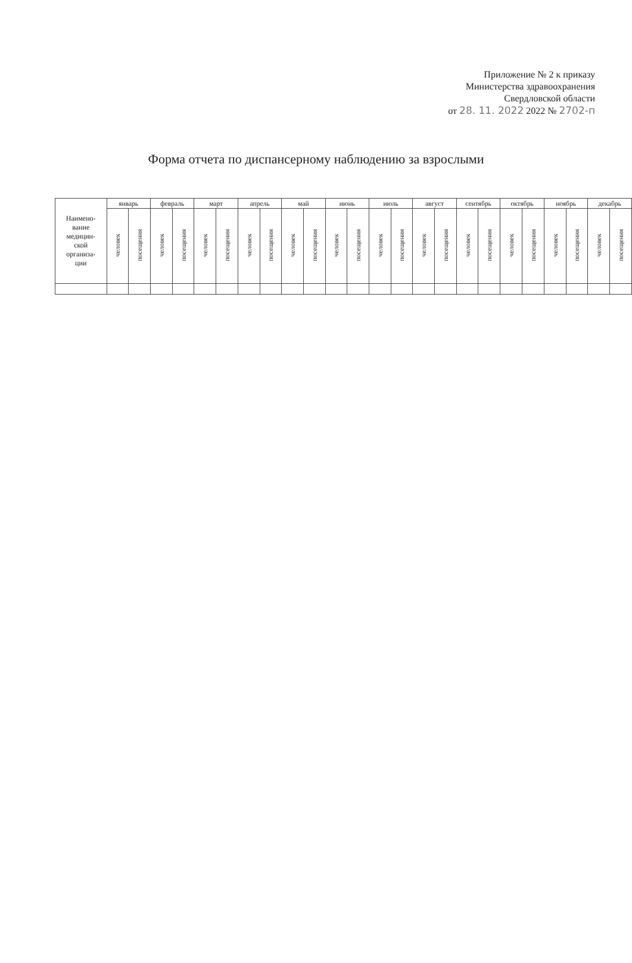Приложение № 2 к приказу
Министерства здравоохранения
Свердловской области
от 28. 11. 2022 2022 № 2702-п
Форма отчета по диспансерному наблюдению за взрослыми
| Наимено- вание медицин- ской организа- ции | январь | | февраль | | март | | апрель | | май | | июнь | | июль | | август | | сентябрь | | октябрь | | ноябрь | | декабрь | |
| --- | --- | --- | --- | --- | --- | --- | --- | --- | --- | --- | --- | --- | --- | --- | --- | --- | --- | --- | --- | --- | --- | --- | --- | --- |
| | человек | посещения | человек | посещения | человек | посещения | человек | посещения | человек | посещения | человек | посещения | человек | посещения | человек | посещения | человек | посещения | человек | посещения | человек | посещения | человек | посещения |